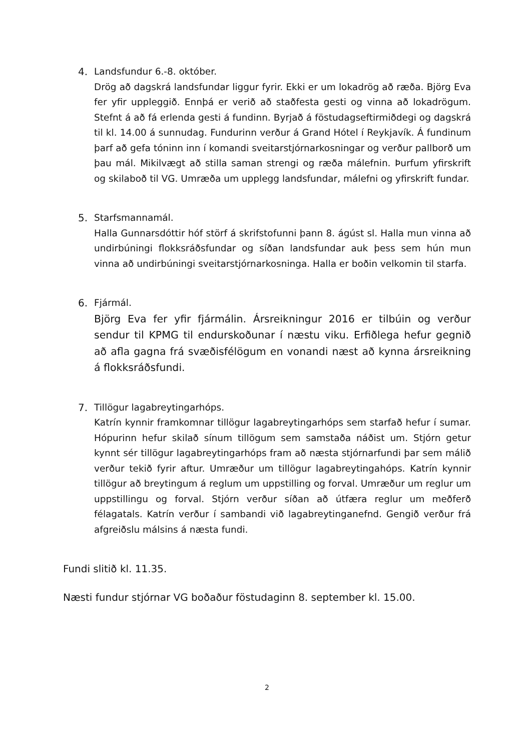4. Landsfundur 6.-8. október.
Drög að dagskrá landsfundar liggur fyrir. Ekki er um lokadrög að ræða. Björg Eva fer yfir uppleggið. Ennþá er verið að staðfesta gesti og vinna að lokadrögum. Stefnt á að fá erlenda gesti á fundinn. Byrjað á föstudagseftirmiðdegi og dagskrá til kl. 14.00 á sunnudag. Fundurinn verður á Grand Hótel í Reykjavík. Á fundinum þarf að gefa tóninn inn í komandi sveitarstjórnarkosningar og verður pallborð um þau mál. Mikilvægt að stilla saman strengi og ræða málefnin. Þurfum yfirskrift og skilaboð til VG. Umræða um upplegg landsfundar, málefni og yfirskrift fundar.
5. Starfsmannamál.
Halla Gunnarsdóttir hóf störf á skrifstofunni þann 8. ágúst sl. Halla mun vinna að undirbúningi flokksráðsfundar og síðan landsfundar auk þess sem hún mun vinna að undirbúningi sveitarstjórnarkosninga. Halla er boðin velkomin til starfa.
6. Fjármál.
Björg Eva fer yfir fjármálin. Ársreikningur 2016 er tilbúin og verður sendur til KPMG til endurskoðunar í næstu viku. Erfiðlega hefur gegnið að afla gagna frá svæðisfélögum en vonandi næst að kynna ársreikning á flokksráðsfundi.
7. Tillögur lagabreytingarhóps.
Katrín kynnir framkomnar tillögur lagabreytingarhóps sem starfað hefur í sumar. Hópurinn hefur skilað sínum tillögum sem samstaða náðist um. Stjórn getur kynnt sér tillögur lagabreytingarhóps fram að næsta stjórnarfundi þar sem málið verður tekið fyrir aftur. Umræður um tillögur lagabreytingahóps. Katrín kynnir tillögur að breytingum á reglum um uppstilling og forval. Umræður um reglur um uppstillingu og forval. Stjórn verður síðan að útfæra reglur um meðferð félagatals. Katrín verður í sambandi við lagabreytinganefnd. Gengið verður frá afgreiðslu málsins á næsta fundi.
Fundi slitið kl. 11.35.
Næsti fundur stjórnar VG boðaður föstudaginn 8. september kl. 15.00.
2